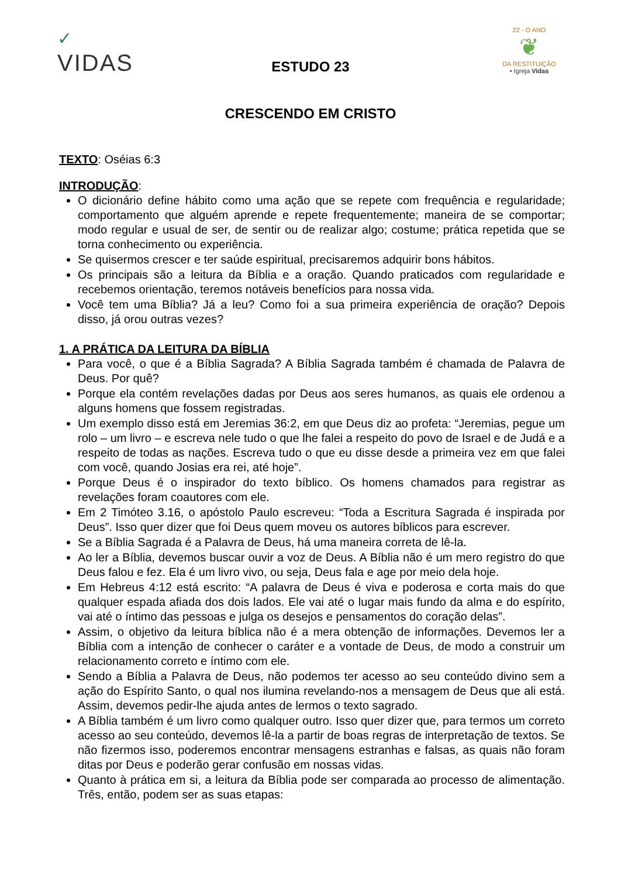✓
VIDAS
22 - O ANO
❦
DA RESTITUIÇÃO
• Igreja Vidas
ESTUDO 23
CRESCENDO EM CRISTO
TEXTO: Oséias 6:3
INTRODUÇÃO:
O dicionário define hábito como uma ação que se repete com frequência e regularidade; comportamento que alguém aprende e repete frequentemente; maneira de se comportar; modo regular e usual de ser, de sentir ou de realizar algo; costume; prática repetida que se torna conhecimento ou experiência.
Se quisermos crescer e ter saúde espiritual, precisaremos adquirir bons hábitos.
Os principais são a leitura da Bíblia e a oração. Quando praticados com regularidade e recebemos orientação, teremos notáveis benefícios para nossa vida.
Você tem uma Bíblia? Já a leu? Como foi a sua primeira experiência de oração? Depois disso, já orou outras vezes?
1. A PRÁTICA DA LEITURA DA BÍBLIA
Para você, o que é a Bíblia Sagrada? A Bíblia Sagrada também é chamada de Palavra de Deus. Por quê?
Porque ela contém revelações dadas por Deus aos seres humanos, as quais ele ordenou a alguns homens que fossem registradas.
Um exemplo disso está em Jeremias 36:2, em que Deus diz ao profeta: “Jeremias, pegue um rolo – um livro – e escreva nele tudo o que lhe falei a respeito do povo de Israel e de Judá e a respeito de todas as nações. Escreva tudo o que eu disse desde a primeira vez em que falei com você, quando Josias era rei, até hoje”.
Porque Deus é o inspirador do texto bíblico. Os homens chamados para registrar as revelações foram coautores com ele.
Em 2 Timóteo 3.16, o apóstolo Paulo escreveu: “Toda a Escritura Sagrada é inspirada por Deus”. Isso quer dizer que foi Deus quem moveu os autores bíblicos para escrever.
Se a Bíblia Sagrada é a Palavra de Deus, há uma maneira correta de lê-la.
Ao ler a Bíblia, devemos buscar ouvir a voz de Deus. A Bíblia não é um mero registro do que Deus falou e fez. Ela é um livro vivo, ou seja, Deus fala e age por meio dela hoje.
Em Hebreus 4:12 está escrito: “A palavra de Deus é viva e poderosa e corta mais do que qualquer espada afiada dos dois lados. Ele vai até o lugar mais fundo da alma e do espírito, vai até o íntimo das pessoas e julga os desejos e pensamentos do coração delas”.
Assim, o objetivo da leitura bíblica não é a mera obtenção de informações. Devemos ler a Bíblia com a intenção de conhecer o caráter e a vontade de Deus, de modo a construir um relacionamento correto e íntimo com ele.
Sendo a Bíblia a Palavra de Deus, não podemos ter acesso ao seu conteúdo divino sem a ação do Espírito Santo, o qual nos ilumina revelando-nos a mensagem de Deus que ali está. Assim, devemos pedir-lhe ajuda antes de lermos o texto sagrado.
A Bíblia também é um livro como qualquer outro. Isso quer dizer que, para termos um correto acesso ao seu conteúdo, devemos lê-la a partir de boas regras de interpretação de textos. Se não fizermos isso, poderemos encontrar mensagens estranhas e falsas, as quais não foram ditas por Deus e poderão gerar confusão em nossas vidas.
Quanto à prática em si, a leitura da Bíblia pode ser comparada ao processo de alimentação. Três, então, podem ser as suas etapas: